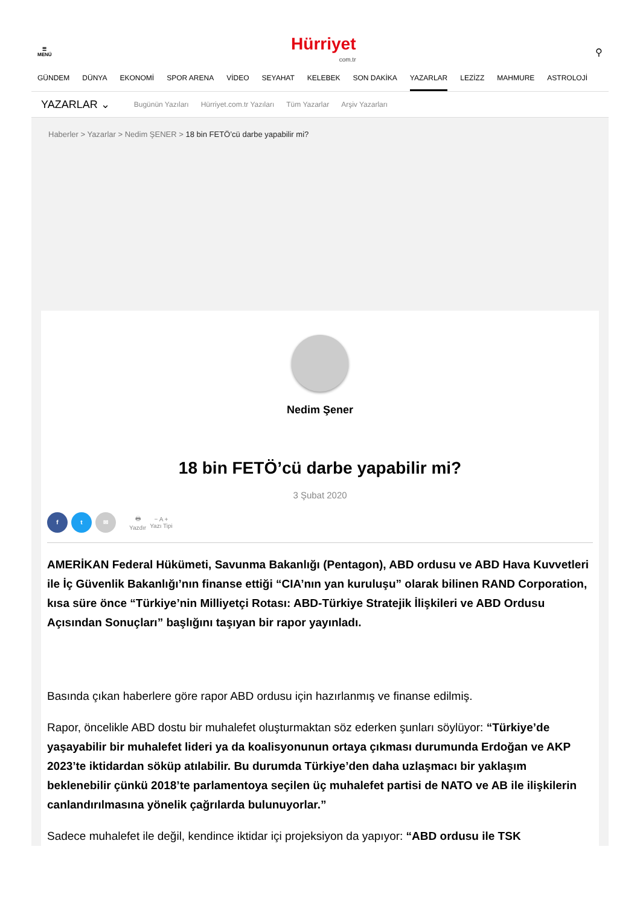☰
MENÜ
Hürriyet
com.tr
⚲
GÜNDEM DÜNYA EKONOMİ SPOR ARENA VİDEO SEYAHAT KELEBEK SON DAKİKA YAZARLAR LEZİZZ MAHMURE ASTROLOJİ
YAZARLAR ⌄ Bugünün Yazıları Hürriyet.com.tr Yazıları Tüm Yazarlar Arşiv Yazarları
Haberler > Yazarlar > Nedim ŞENER > 18 bin FETÖ’cü darbe yapabilir mi?
Nedim Şener
18 bin FETÖ’cü darbe yapabilir mi?
3 Şubat 2020
f t ✉
🖶
Yazdır
− A +
Yazı Tipi
AMERİKAN Federal Hükümeti, Savunma Bakanlığı (Pentagon), ABD ordusu ve ABD Hava Kuvvetleri ile İç Güvenlik Bakanlığı’nın finanse ettiği “CIA’nın yan kuruluşu” olarak bilinen RAND Corporation, kısa süre önce “Türkiye’nin Milliyetçi Rotası: ABD-Türkiye Stratejik İlişkileri ve ABD Ordusu Açısından Sonuçları” başlığını taşıyan bir rapor yayınladı.
Basında çıkan haberlere göre rapor ABD ordusu için hazırlanmış ve finanse edilmiş.
Rapor, öncelikle ABD dostu bir muhalefet oluşturmaktan söz ederken şunları söylüyor: “Türkiye’de yaşayabilir bir muhalefet lideri ya da koalisyonunun ortaya çıkması durumunda Erdoğan ve AKP 2023’te iktidardan söküp atılabilir. Bu durumda Türkiye’den daha uzlaşmacı bir yaklaşım beklenebilir çünkü 2018’te parlamentoya seçilen üç muhalefet partisi de NATO ve AB ile ilişkilerin canlandırılmasına yönelik çağrılarda bulunuyorlar.”
Sadece muhalefet ile değil, kendince iktidar içi projeksiyon da yapıyor: “ABD ordusu ile TSK